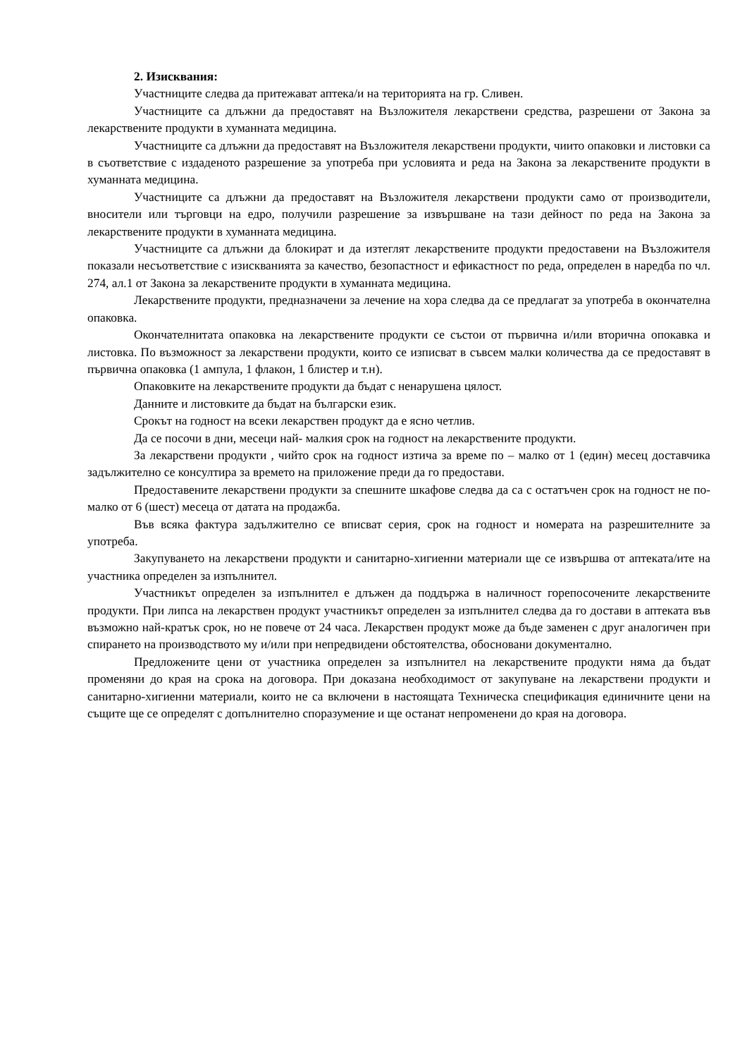2. Изисквания:
Участниците следва да притежават аптека/и на територията на гр. Сливен.
Участниците са длъжни да предоставят на Възложителя лекарствени средства, разрешени от Закона за лекарствените продукти в хуманната медицина.
Участниците са длъжни да предоставят на Възложителя лекарствени продукти, чиито опаковки и листовки са в съответствие с издаденото разрешение за употреба при условията и реда на Закона за лекарствените продукти в хуманната медицина.
Участниците са длъжни да предоставят на Възложителя лекарствени продукти само от производители, вносители или търговци на едро, получили разрешение за извършване на тази дейност по реда на Закона за лекарствените продукти в хуманната медицина.
Участниците са длъжни да блокират и да изтеглят лекарствените продукти предоставени на Възложителя показали несъответствие с изискванията за качество, безопастност и ефикастност по реда, определен в наредба по чл. 274, ал.1 от Закона за лекарствените продукти в хуманната медицина.
Лекарствените продукти, предназначени за лечение на хора следва да се предлагат за употреба в окончателна опаковка.
Окончателнитата опаковка на лекарствените продукти се състои от първична и/или вторична опокавка и листовка. По възможност за лекарствени продукти, които се изписват в съвсем малки количества да се предоставят в първична опаковка (1 ампула, 1 флакон, 1 блистер и т.н).
Опаковките на лекарствените продукти да бъдат с ненарушена цялост.
Данните и листовките да бъдат на български език.
Срокът на годност на всеки лекарствен продукт да е ясно четлив.
Да се посочи в дни, месеци най- малкия срок на годност на лекарствените продукти.
За лекарствени продукти , чийто срок на годност изтича за време по – малко от 1 (един) месец доставчика задължително се консултира за времето на приложение преди да го предостави.
Предоставените лекарствени продукти за спешните шкафове следва да са с остатъчен срок на годност не по-малко от 6 (шест) месеца от датата на продажба.
Във всяка фактура задължително се вписват серия, срок на годност и номерата на разрешителните за употреба.
Закупуването на лекарствени продукти и санитарно-хигиенни материали ще се извършва от аптеката/ите на участника определен за изпълнител.
Участникът определен за изпълнител е длъжен да поддържа в наличност горепосочените лекарствените продукти. При липса на лекарствен продукт участникът определен за изпълнител следва да го достави в аптеката във възможно най-кратък срок, но не повече от 24 часа. Лекарствен продукт може да бъде заменен с друг аналогичен при спирането на производството му и/или при непредвидени обстоятелства, обосновани документално.
Предложените цени от участника определен за изпълнител на лекарствените продукти няма да бъдат променяни до края на срока на договора. При доказана необходимост от закупуване на лекарствени продукти и санитарно-хигиенни материали, които не са включени в настоящата Техническа спецификация единичните цени на същите ще се определят с допълнително споразумение и ще останат непроменени до края на договора.